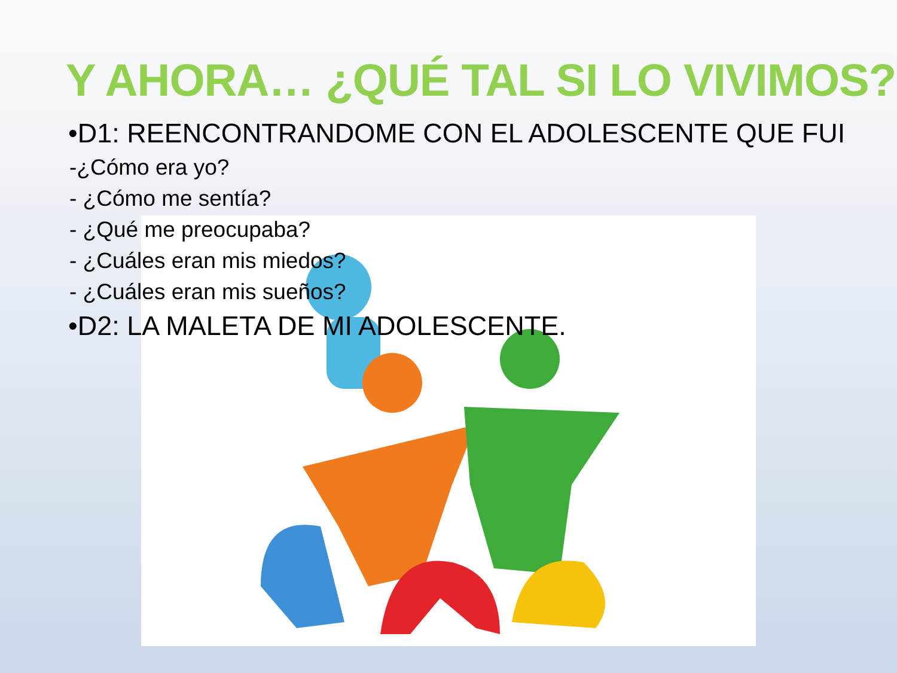Y AHORA… ¿QUÉ TAL SI LO VIVIMOS?
•D1: REENCONTRANDOME CON EL ADOLESCENTE QUE FUI
-¿Cómo era yo?
- ¿Cómo me sentía?
- ¿Qué me preocupaba?
- ¿Cuáles eran mis miedos?
- ¿Cuáles eran mis sueños?
•D2: LA MALETA DE MI ADOLESCENTE.